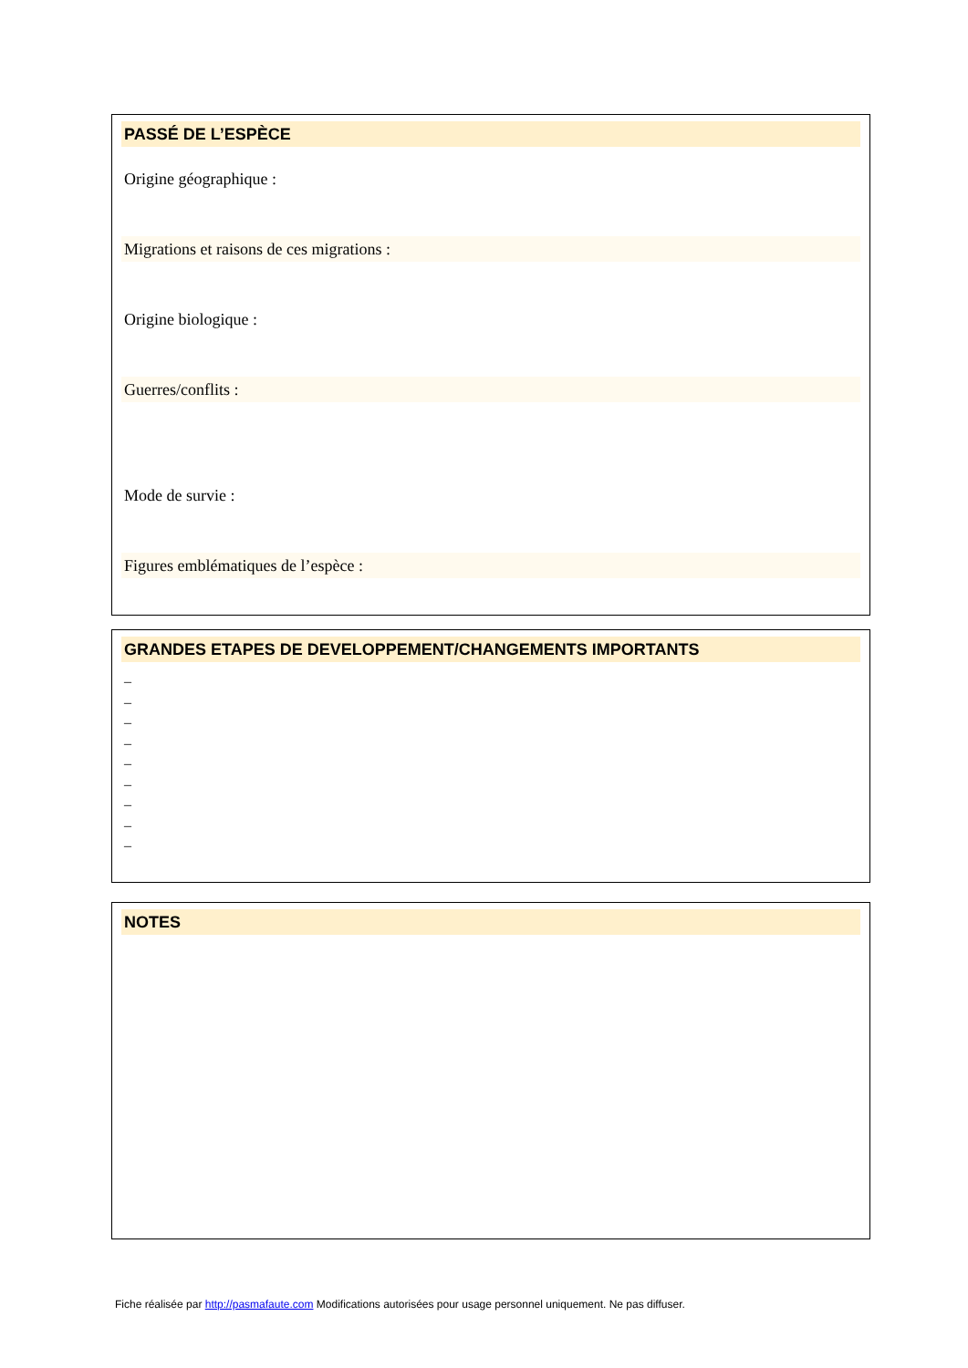PASSÉ DE L’ESPÈCE
Origine géographique :
Migrations et raisons de ces migrations :
Origine biologique :
Guerres/conflits :
Mode de survie :
Figures emblématiques de l’espèce :
GRANDES ETAPES DE DEVELOPPEMENT/CHANGEMENTS IMPORTANTS
–
–
–
–
–
–
–
–
–
NOTES
Fiche réalisée par http://pasmafaute.com Modifications autorisées pour usage personnel uniquement. Ne pas diffuser.